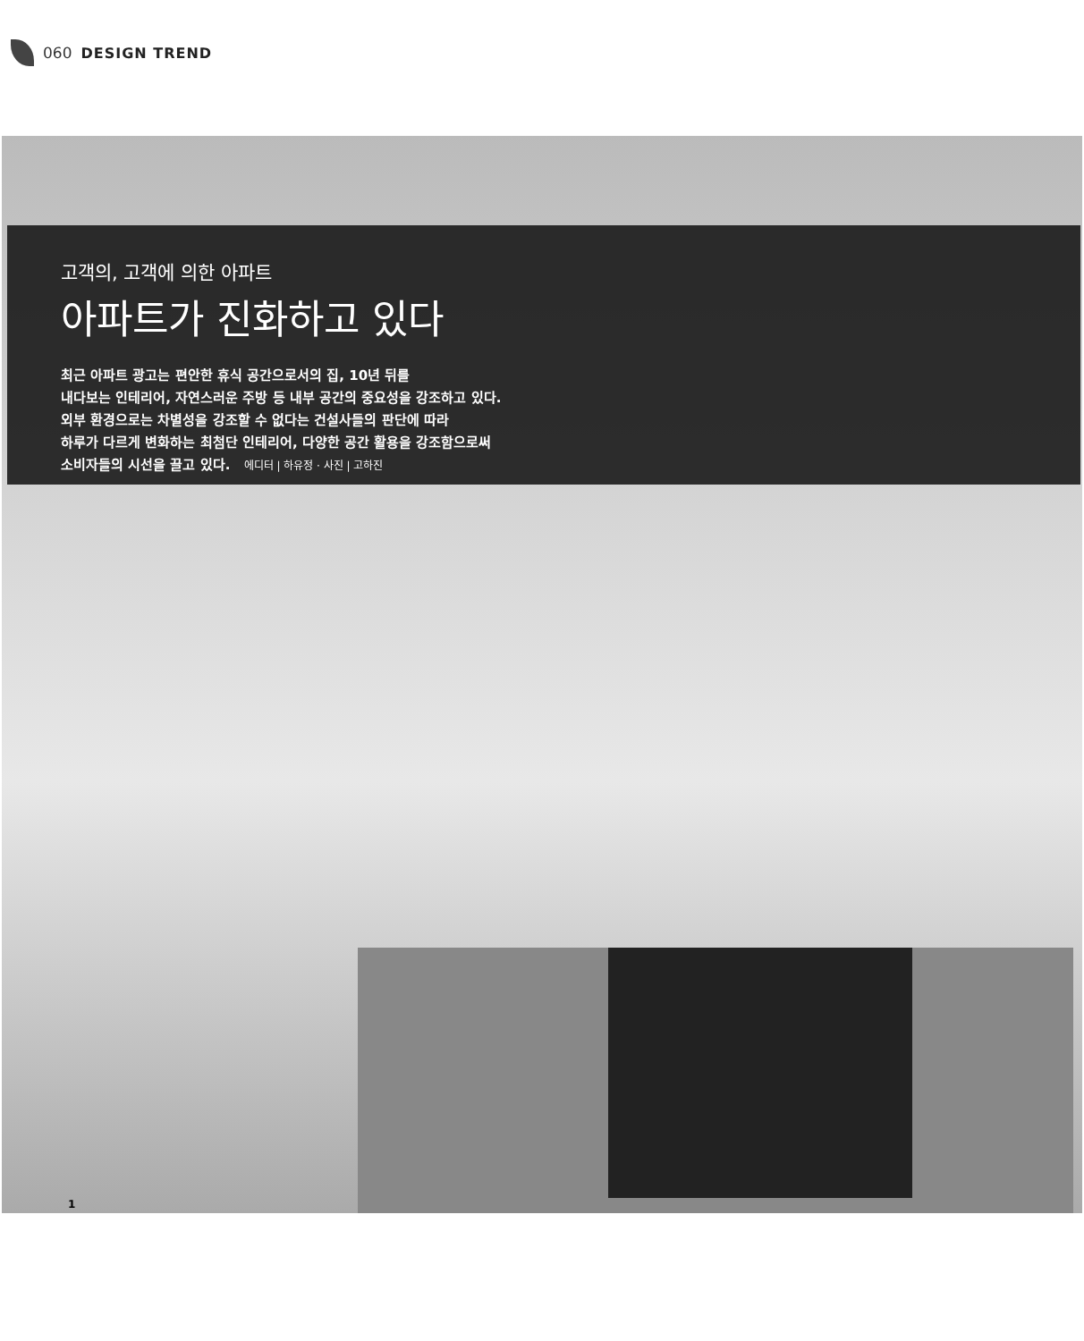060 DESIGN TREND
고객의, 고객에 의한 아파트
아파트가 진화하고 있다
최근 아파트 광고는 편안한 휴식 공간으로서의 집, 10년 뒤를
내다보는 인테리어, 자연스러운 주방 등 내부 공간의 중요성을 강조하고 있다.
외부 환경으로는 차별성을 강조할 수 없다는 건설사들의 판단에 따라
하루가 다르게 변화하는 최첨단 인테리어, 다양한 공간 활용을 강조함으로써
소비자들의 시선을 끌고 있다. 에디터 | 하유정 · 사진 | 고하진
1